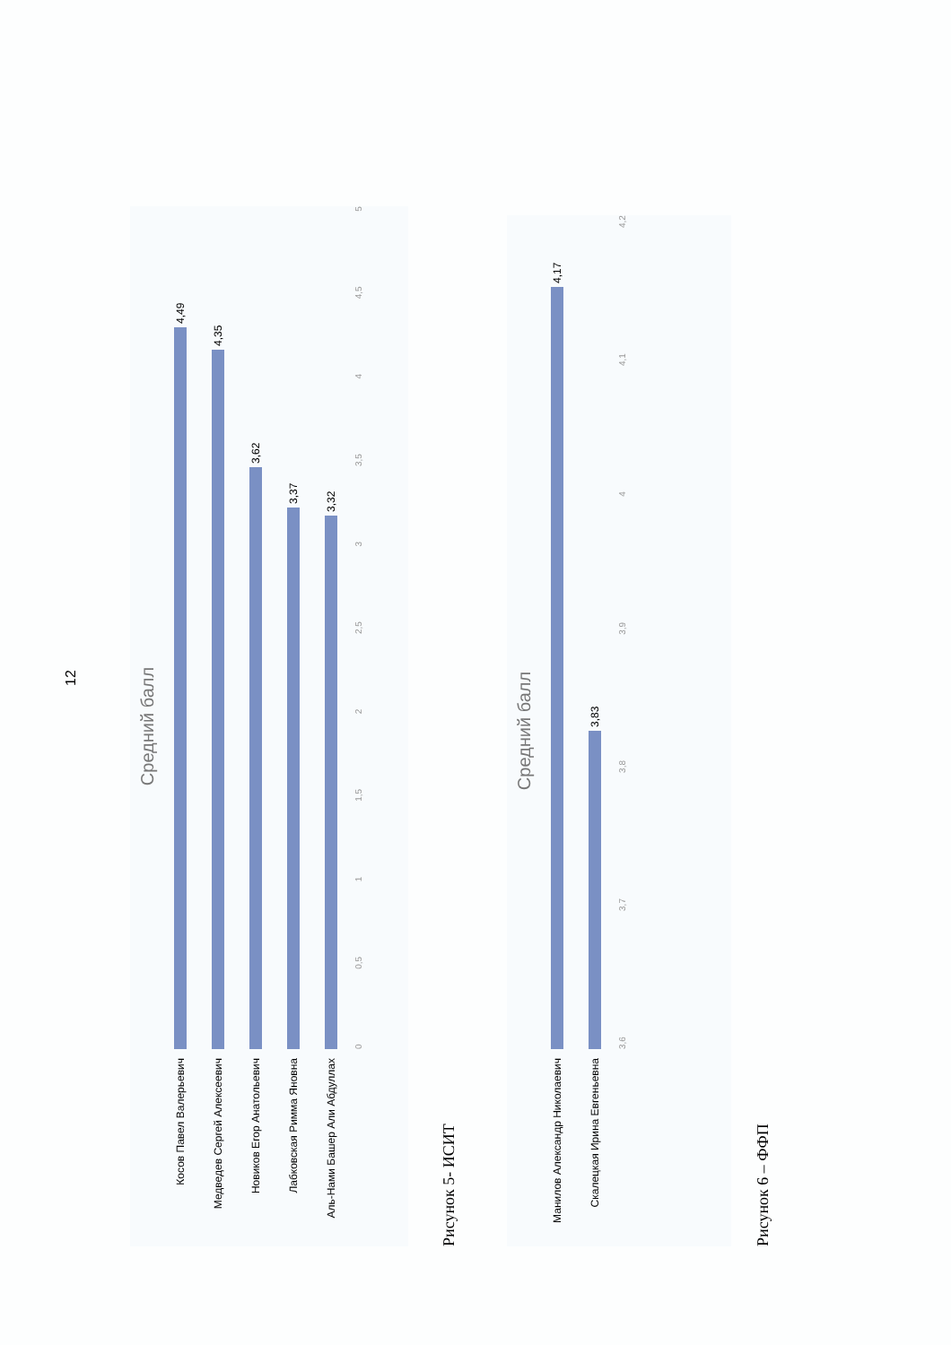12
Средний балл
Косов Павел Валерьевич
4,49
Медведев Сергей Алексеевич
4,35
Новиков Егор Анатольевич
3,62
Лабковская Римма Яновна
3,37
Аль-Нами Башер Али Абдуллах
3,32
0 0,5 1 1,5 2 2,5 3 3,5 4 4,5 5
Рисунок 5- ИСИТ
Средний балл
Манилов Александр Николаевич
4,17
Скалецкая Ирина Евгеньевна
3,83
3,6 3,7 3,8 3,9 4 4,1 4,2
Рисунок 6 – ФФП